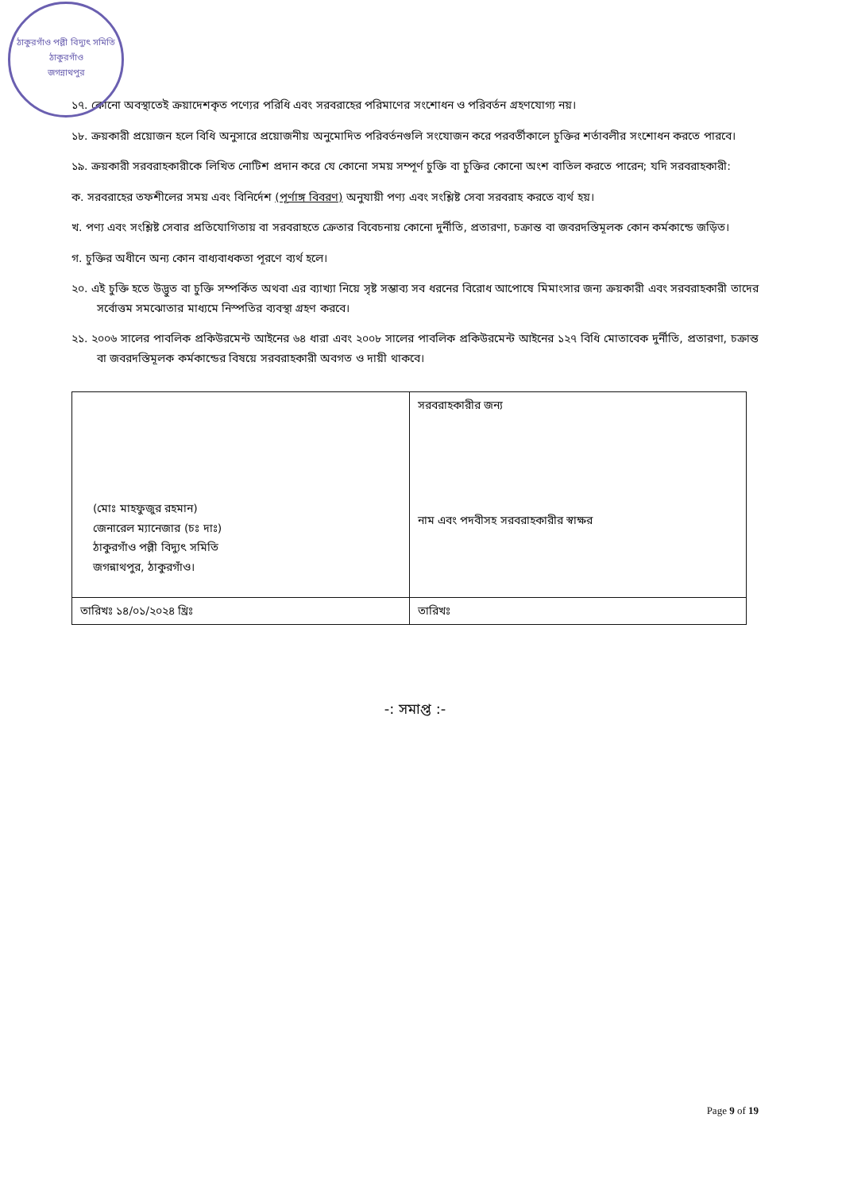ঠাকুরগাঁও পল্লী বিদ্যুৎ সমিতি
ঠাকুরগাঁও
জগন্নাথপুর
১৭. কোনো অবস্থাতেই ক্রয়াদেশকৃত পণ্যের পরিধি এবং সরবরাহের পরিমাণের সংশোধন ও পরিবর্তন গ্রহণযোগ্য নয়।
১৮. ক্রয়কারী প্রয়োজন হলে বিধি অনুসারে প্রয়োজনীয় অনুমোদিত পরিবর্তনগুলি সংযোজন করে পরবর্তীকালে চুক্তির শর্তাবলীর সংশোধন করতে পারবে।
১৯. ক্রয়কারী সরবরাহকারীকে লিখিত নোটিশ প্রদান করে যে কোনো সময় সম্পূর্ণ চুক্তি বা চুক্তির কোনো অংশ বাতিল করতে পারেন; যদি সরবরাহকারী:
ক. সরবরাহের তফশীলের সময় এবং বিনির্দেশ (পূর্ণাঙ্গ বিবরণ) অনুযায়ী পণ্য এবং সংশ্লিষ্ট সেবা সরবরাহ করতে ব্যর্থ হয়।
খ. পণ্য এবং সংশ্লিষ্ট সেবার প্রতিযোগিতায় বা সরবরাহতে ক্রেতার বিবেচনায় কোনো দুর্নীতি, প্রতারণা, চক্রান্ত বা জবরদস্তিমূলক কোন কর্মকান্ডে জড়িত।
গ. চুক্তির অধীনে অন্য কোন বাধ্যবাধকতা পূরণে ব্যর্থ হলে।
২০. এই চুক্তি হতে উদ্ভুত বা চুক্তি সম্পর্কিত অথবা এর ব্যাখ্যা নিয়ে সৃষ্ট সম্ভাব্য সব ধরনের বিরোধ আপোষে মিমাংসার জন্য ক্রয়কারী এবং সরবরাহকারী তাদের সর্বোত্তম সমঝোতার মাধ্যমে নিস্পতির ব্যবস্থা গ্রহণ করবে।
২১. ২০০৬ সালের পাবলিক প্রকিউরমেন্ট আইনের ৬৪ ধারা এবং ২০০৮ সালের পাবলিক প্রকিউরমেন্ট আইনের ১২৭ বিধি মোতাবেক দুর্নীতি, প্রতারণা, চক্রান্ত বা জবরদস্তিমূলক কর্মকান্ডের বিষয়ে সরবরাহকারী অবগত ও দায়ী থাকবে।
| (মোঃ মাহফুজুর রহমান) জেনারেল ম্যানেজার (চঃ দাঃ) ঠাকুরগাঁও পল্লী বিদ্যুৎ সমিতি জগন্নাথপুর, ঠাকুরগাঁও। | সরবরাহকারীর জন্য নাম এবং পদবীসহ সরবরাহকারীর স্বাক্ষর |
| তারিখঃ ১৪/০১/২০২৪ খ্রিঃ | তারিখঃ |
-: সমাপ্ত :-
Page 9 of 19